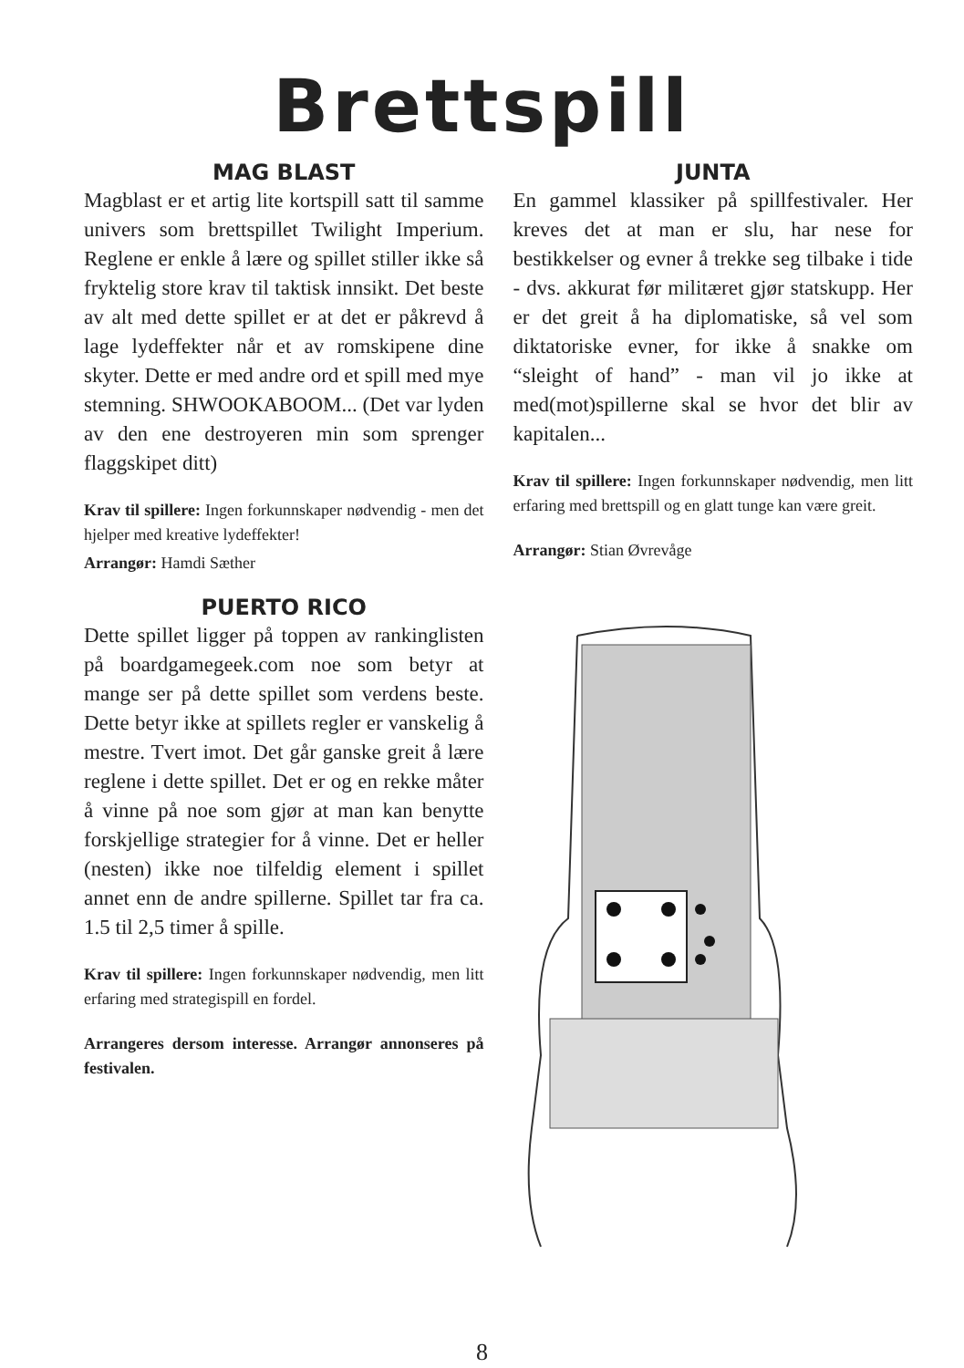Brettspill
MAG BLAST
Magblast er et artig lite kortspill satt til samme univers som brettspillet Twilight Imperium. Reglene er enkle å lære og spillet stiller ikke så fryktelig store krav til taktisk innsikt. Det beste av alt med dette spillet er at det er påkrevd å lage lydeffekter når et av romskipene dine skyter. Dette er med andre ord et spill med mye stemning. SHWOOKABOOM... (Det var lyden av den ene destroyeren min som sprenger flaggskipet ditt)
Krav til spillere: Ingen forkunnskaper nødvendig - men det hjelper med kreative lydeffekter!
Arrangør: Hamdi Sæther
PUERTO RICO
Dette spillet ligger på toppen av rankinglisten på boardgamegeek.com noe som betyr at mange ser på dette spillet som verdens beste. Dette betyr ikke at spillets regler er vanskelig å mestre. Tvert imot. Det går ganske greit å lære reglene i dette spillet. Det er og en rekke måter å vinne på noe som gjør at man kan benytte forskjellige strategier for å vinne. Det er heller (nesten) ikke noe tilfeldig element i spillet annet enn de andre spillerne. Spillet tar fra ca. 1.5 til 2,5 timer å spille.
Krav til spillere: Ingen forkunnskaper nødvendig, men litt erfaring med strategispill en fordel.
Arrangeres dersom interesse. Arrangør annonseres på festivalen.
JUNTA
En gammel klassiker på spillfestivaler. Her kreves det at man er slu, har nese for bestikkelser og evner å trekke seg tilbake i tide - dvs. akkurat før militæret gjør statskupp. Her er det greit å ha diplomatiske, så vel som diktatoriske evner, for ikke å snakke om “sleight of hand” - man vil jo ikke at med(mot)spillerne skal se hvor det blir av kapitalen...
Krav til spillere: Ingen forkunnskaper nødvendig, men litt erfaring med brettspill og en glatt tunge kan være greit.
Arrangør: Stian Øvrevåge
8